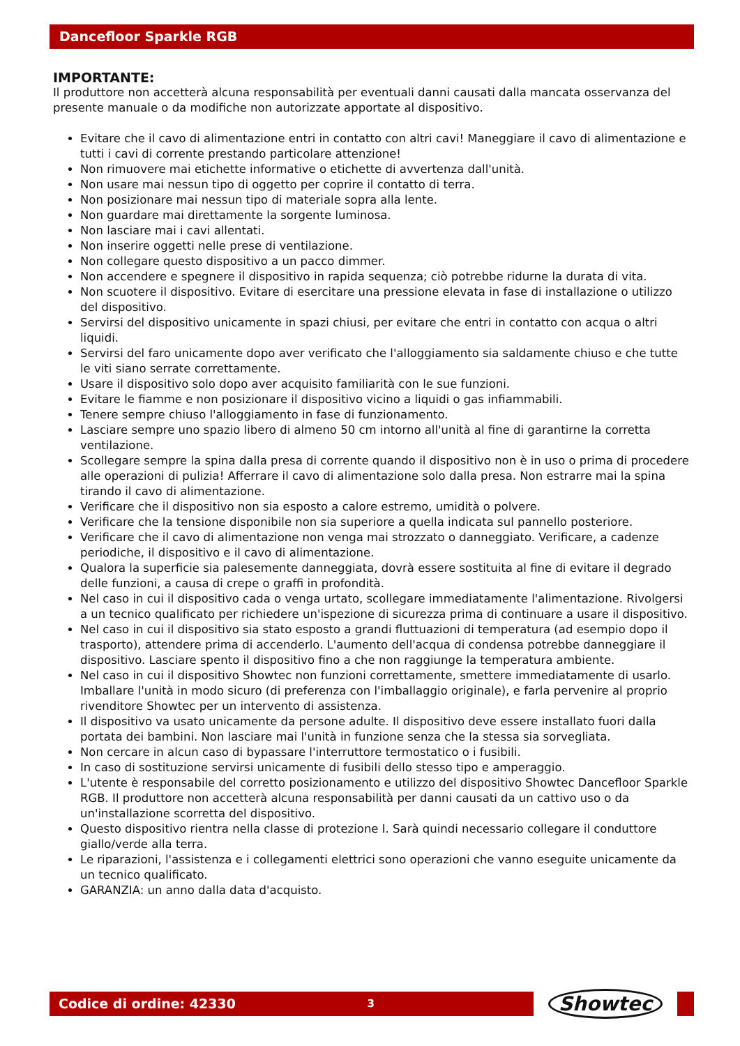Dancefloor Sparkle RGB
IMPORTANTE:
Il produttore non accetterà alcuna responsabilità per eventuali danni causati dalla mancata osservanza del presente manuale o da modifiche non autorizzate apportate al dispositivo.
Evitare che il cavo di alimentazione entri in contatto con altri cavi! Maneggiare il cavo di alimentazione e tutti i cavi di corrente prestando particolare attenzione!
Non rimuovere mai etichette informative o etichette di avvertenza dall'unità.
Non usare mai nessun tipo di oggetto per coprire il contatto di terra.
Non posizionare mai nessun tipo di materiale sopra alla lente.
Non guardare mai direttamente la sorgente luminosa.
Non lasciare mai i cavi allentati.
Non inserire oggetti nelle prese di ventilazione.
Non collegare questo dispositivo a un pacco dimmer.
Non accendere e spegnere il dispositivo in rapida sequenza; ciò potrebbe ridurne la durata di vita.
Non scuotere il dispositivo. Evitare di esercitare una pressione elevata in fase di installazione o utilizzo del dispositivo.
Servirsi del dispositivo unicamente in spazi chiusi, per evitare che entri in contatto con acqua o altri liquidi.
Servirsi del faro unicamente dopo aver verificato che l'alloggiamento sia saldamente chiuso e che tutte le viti siano serrate correttamente.
Usare il dispositivo solo dopo aver acquisito familiarità con le sue funzioni.
Evitare le fiamme e non posizionare il dispositivo vicino a liquidi o gas infiammabili.
Tenere sempre chiuso l'alloggiamento in fase di funzionamento.
Lasciare sempre uno spazio libero di almeno 50 cm intorno all'unità al fine di garantirne la corretta ventilazione.
Scollegare sempre la spina dalla presa di corrente quando il dispositivo non è in uso o prima di procedere alle operazioni di pulizia! Afferrare il cavo di alimentazione solo dalla presa. Non estrarre mai la spina tirando il cavo di alimentazione.
Verificare che il dispositivo non sia esposto a calore estremo, umidità o polvere.
Verificare che la tensione disponibile non sia superiore a quella indicata sul pannello posteriore.
Verificare che il cavo di alimentazione non venga mai strozzato o danneggiato. Verificare, a cadenze periodiche, il dispositivo e il cavo di alimentazione.
Qualora la superficie sia palesemente danneggiata, dovrà essere sostituita al fine di evitare il degrado delle funzioni, a causa di crepe o graffi in profondità.
Nel caso in cui il dispositivo cada o venga urtato, scollegare immediatamente l'alimentazione. Rivolgersi a un tecnico qualificato per richiedere un'ispezione di sicurezza prima di continuare a usare il dispositivo.
Nel caso in cui il dispositivo sia stato esposto a grandi fluttuazioni di temperatura (ad esempio dopo il trasporto), attendere prima di accenderlo. L'aumento dell'acqua di condensa potrebbe danneggiare il dispositivo. Lasciare spento il dispositivo fino a che non raggiunge la temperatura ambiente.
Nel caso in cui il dispositivo Showtec non funzioni correttamente, smettere immediatamente di usarlo. Imballare l'unità in modo sicuro (di preferenza con l'imballaggio originale), e farla pervenire al proprio rivenditore Showtec per un intervento di assistenza.
Il dispositivo va usato unicamente da persone adulte. Il dispositivo deve essere installato fuori dalla portata dei bambini. Non lasciare mai l'unità in funzione senza che la stessa sia sorvegliata.
Non cercare in alcun caso di bypassare l'interruttore termostatico o i fusibili.
In caso di sostituzione servirsi unicamente di fusibili dello stesso tipo e amperaggio.
L'utente è responsabile del corretto posizionamento e utilizzo del dispositivo Showtec Dancefloor Sparkle RGB. Il produttore non accetterà alcuna responsabilità per danni causati da un cattivo uso o da un'installazione scorretta del dispositivo.
Questo dispositivo rientra nella classe di protezione I. Sarà quindi necessario collegare il conduttore giallo/verde alla terra.
Le riparazioni, l'assistenza e i collegamenti elettrici sono operazioni che vanno eseguite unicamente da un tecnico qualificato.
GARANZIA: un anno dalla data d'acquisto.
Codice di ordine: 42330 3
Showtec